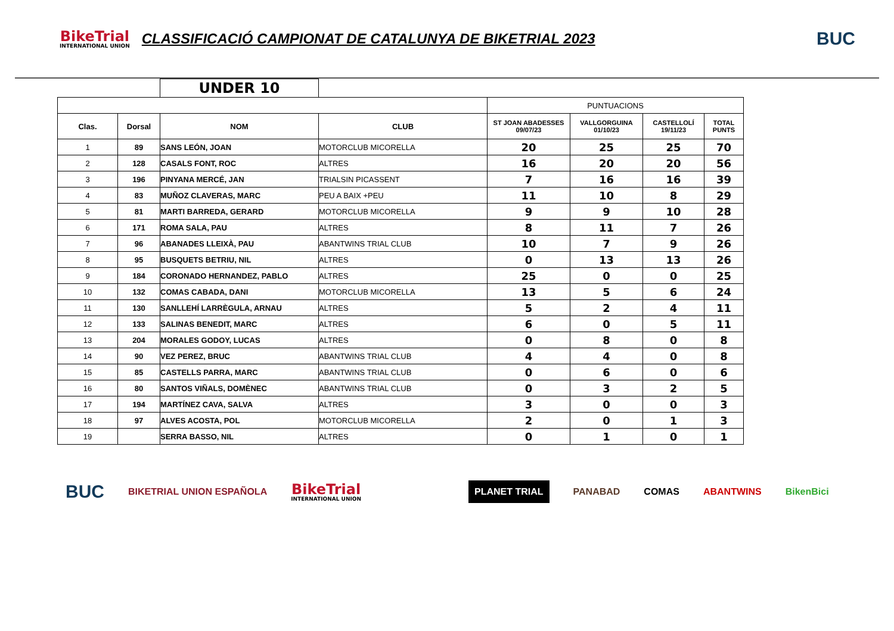BikeTrial
INTERNATIONAL UNION
CLASSIFICACIÓ CAMPIONAT DE CATALUNYA DE BIKETRIAL 2023
BUC
| | | UNDER 10 | | | | | |
| | | | | PUNTUACIONS | | | |
| Clas. | Dorsal | NOM | CLUB | ST JOAN ABADESSES 09/07/23 | VALLGORGUINA 01/10/23 | CASTELLOLÍ 19/11/23 | TOTAL PUNTS |
| 1 | 89 | SANS LEÓN, JOAN | MOTORCLUB MICORELLA | 20 | 25 | 25 | 70 |
| 2 | 128 | CASALS FONT, ROC | ALTRES | 16 | 20 | 20 | 56 |
| 3 | 196 | PINYANA MERCÉ, JAN | TRIALSIN PICASSENT | 7 | 16 | 16 | 39 |
| 4 | 83 | MUÑOZ CLAVERAS, MARC | PEU A BAIX +PEU | 11 | 10 | 8 | 29 |
| 5 | 81 | MARTI BARREDA, GERARD | MOTORCLUB MICORELLA | 9 | 9 | 10 | 28 |
| 6 | 171 | ROMA SALA, PAU | ALTRES | 8 | 11 | 7 | 26 |
| 7 | 96 | ABANADES LLEIXÀ, PAU | ABANTWINS TRIAL CLUB | 10 | 7 | 9 | 26 |
| 8 | 95 | BUSQUETS BETRIU, NIL | ALTRES | 0 | 13 | 13 | 26 |
| 9 | 184 | CORONADO HERNANDEZ, PABLO | ALTRES | 25 | 0 | 0 | 25 |
| 10 | 132 | COMAS CABADA, DANI | MOTORCLUB MICORELLA | 13 | 5 | 6 | 24 |
| 11 | 130 | SANLLEHÍ LARRÈGULA, ARNAU | ALTRES | 5 | 2 | 4 | 11 |
| 12 | 133 | SALINAS BENEDIT, MARC | ALTRES | 6 | 0 | 5 | 11 |
| 13 | 204 | MORALES GODOY, LUCAS | ALTRES | 0 | 8 | 0 | 8 |
| 14 | 90 | VEZ PEREZ, BRUC | ABANTWINS TRIAL CLUB | 4 | 4 | 0 | 8 |
| 15 | 85 | CASTELLS PARRA, MARC | ABANTWINS TRIAL CLUB | 0 | 6 | 0 | 6 |
| 16 | 80 | SANTOS VIÑALS, DOMÈNEC | ABANTWINS TRIAL CLUB | 0 | 3 | 2 | 5 |
| 17 | 194 | MARTÍNEZ CAVA, SALVA | ALTRES | 3 | 0 | 0 | 3 |
| 18 | 97 | ALVES ACOSTA, POL | MOTORCLUB MICORELLA | 2 | 0 | 1 | 3 |
| 19 | | SERRA BASSO, NIL | ALTRES | 0 | 1 | 0 | 1 |
BUC BIKETRIAL UNION ESPAÑOLA
BikeTrial
INTERNATIONAL UNION
PLANET TRIAL PANABAD COMAS ABANTWINS BikenBici